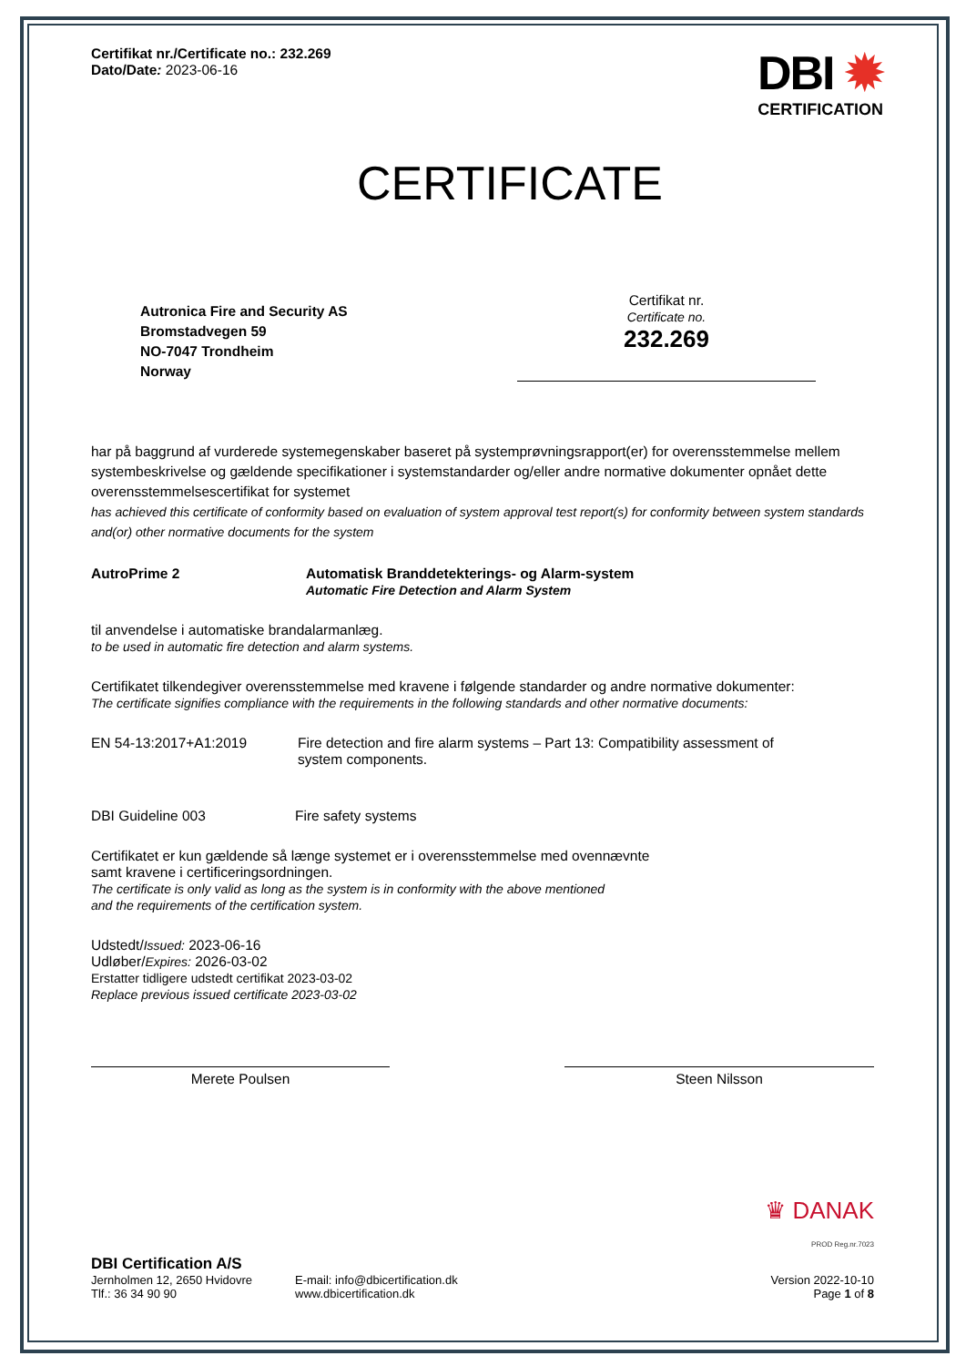Certifikat nr./Certificate no.: 232.269
Dato/Date: 2023-06-16
DBI ✹
CERTIFICATION
CERTIFICATE
Autronica Fire and Security AS
Bromstadvegen 59
NO-7047 Trondheim
Norway
Certifikat nr.
Certificate no.
232.269
har på baggrund af vurderede systemegenskaber baseret på systemprøvningsrapport(er) for overensstemmelse mellem systembeskrivelse og gældende specifikationer i systemstandarder og/eller andre normative dokumenter opnået dette overensstemmelsescertifikat for systemet
has achieved this certificate of conformity based on evaluation of system approval test report(s) for conformity between system standards and(or) other normative documents for the system
AutroPrime 2 Automatisk Branddetekterings- og Alarm-system
Automatic Fire Detection and Alarm System
til anvendelse i automatiske brandalarmanlæg.
to be used in automatic fire detection and alarm systems.
Certifikatet tilkendegiver overensstemmelse med kravene i følgende standarder og andre normative dokumenter:
The certificate signifies compliance with the requirements in the following standards and other normative documents:
EN 54-13:2017+A1:2019 Fire detection and fire alarm systems – Part 13: Compatibility assessment of system components.
DBI Guideline 003 Fire safety systems
Certifikatet er kun gældende så længe systemet er i overensstemmelse med ovennævnte
samt kravene i certificeringsordningen.
The certificate is only valid as long as the system is in conformity with the above mentioned
and the requirements of the certification system.
Udstedt/Issued: 2023-06-16
Udløber/Expires: 2026-03-02
Erstatter tidligere udstedt certifikat 2023-03-02
Replace previous issued certificate 2023-03-02
Merete Poulsen Steen Nilsson
♛ DANAK
PROD Reg.nr.7023
DBI Certification A/S
Jernholmen 12, 2650 Hvidovre
Tlf.: 36 34 90 90
E-mail: info@dbicertification.dk
www.dbicertification.dk
Version 2022-10-10
Page 1 of 8